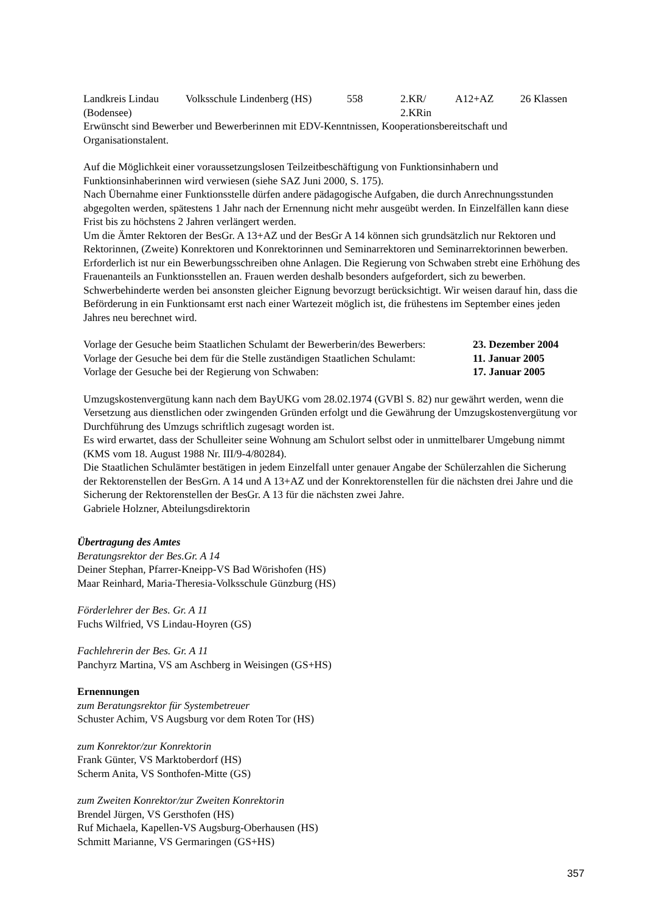| Landkreis Lindau (Bodensee) | Volksschule Lindenberg (HS) | 558 | 2.KR/ 2.KRin | A12+AZ | 26 Klassen |
Erwünscht sind Bewerber und Bewerberinnen mit EDV-Kenntnissen, Kooperationsbereitschaft und Organisationstalent.
Auf die Möglichkeit einer voraussetzungslosen Teilzeitbeschäftigung von Funktionsinhabern und Funktionsinhaberinnen wird verwiesen (siehe SAZ Juni 2000, S. 175).
Nach Übernahme einer Funktionsstelle dürfen andere pädagogische Aufgaben, die durch Anrechnungsstunden abgegolten werden, spätestens 1 Jahr nach der Ernennung nicht mehr ausgeübt werden. In Einzelfällen kann diese Frist bis zu höchstens 2 Jahren verlängert werden.
Um die Ämter Rektoren der BesGr. A 13+AZ und der BesGr A 14 können sich grundsätzlich nur Rektoren und Rektorinnen, (Zweite) Konrektoren und Konrektorinnen und Seminarrektoren und Seminarrektorinnen bewerben. Erforderlich ist nur ein Bewerbungsschreiben ohne Anlagen. Die Regierung von Schwaben strebt eine Erhöhung des Frauenanteils an Funktionsstellen an. Frauen werden deshalb besonders aufgefordert, sich zu bewerben. Schwerbehinderte werden bei ansonsten gleicher Eignung bevorzugt berücksichtigt. Wir weisen darauf hin, dass die Beförderung in ein Funktionsamt erst nach einer Wartezeit möglich ist, die frühestens im September eines jeden Jahres neu berechnet wird.
| Vorlage der Gesuche beim Staatlichen Schulamt der Bewerberin/des Bewerbers: | 23. Dezember 2004 |
| Vorlage der Gesuche bei dem für die Stelle zuständigen Staatlichen Schulamt: | 11. Januar 2005 |
| Vorlage der Gesuche bei der Regierung von Schwaben: | 17. Januar 2005 |
Umzugskostenvergütung kann nach dem BayUKG vom 28.02.1974 (GVBl S. 82) nur gewährt werden, wenn die Versetzung aus dienstlichen oder zwingenden Gründen erfolgt und die Gewährung der Umzugskostenvergütung vor Durchführung des Umzugs schriftlich zugesagt worden ist.
Es wird erwartet, dass der Schulleiter seine Wohnung am Schulort selbst oder in unmittelbarer Umgebung nimmt (KMS vom 18. August 1988 Nr. III/9-4/80284).
Die Staatlichen Schulämter bestätigen in jedem Einzelfall unter genauer Angabe der Schülerzahlen die Sicherung der Rektorenstellen der BesGrn. A 14 und A 13+AZ und der Konrektorenstellen für die nächsten drei Jahre und die Sicherung der Rektorenstellen der BesGr. A 13 für die nächsten zwei Jahre.
Gabriele Holzner, Abteilungsdirektorin
Übertragung des Amtes
Beratungsrektor der Bes.Gr. A 14
Deiner Stephan, Pfarrer-Kneipp-VS Bad Wörishofen (HS)
Maar Reinhard, Maria-Theresia-Volksschule Günzburg (HS)
Förderlehrer der Bes. Gr. A 11
Fuchs Wilfried, VS Lindau-Hoyren (GS)
Fachlehrerin der Bes. Gr. A 11
Panchyrz Martina, VS am Aschberg in Weisingen (GS+HS)
Ernennungen
zum Beratungsrektor für Systembetreuer
Schuster Achim, VS Augsburg vor dem Roten Tor (HS)
zum Konrektor/zur Konrektorin
Frank Günter, VS Marktoberdorf (HS)
Scherm Anita, VS Sonthofen-Mitte (GS)
zum Zweiten Konrektor/zur Zweiten Konrektorin
Brendel Jürgen, VS Gersthofen (HS)
Ruf Michaela, Kapellen-VS Augsburg-Oberhausen (HS)
Schmitt Marianne, VS Germaringen (GS+HS)
357